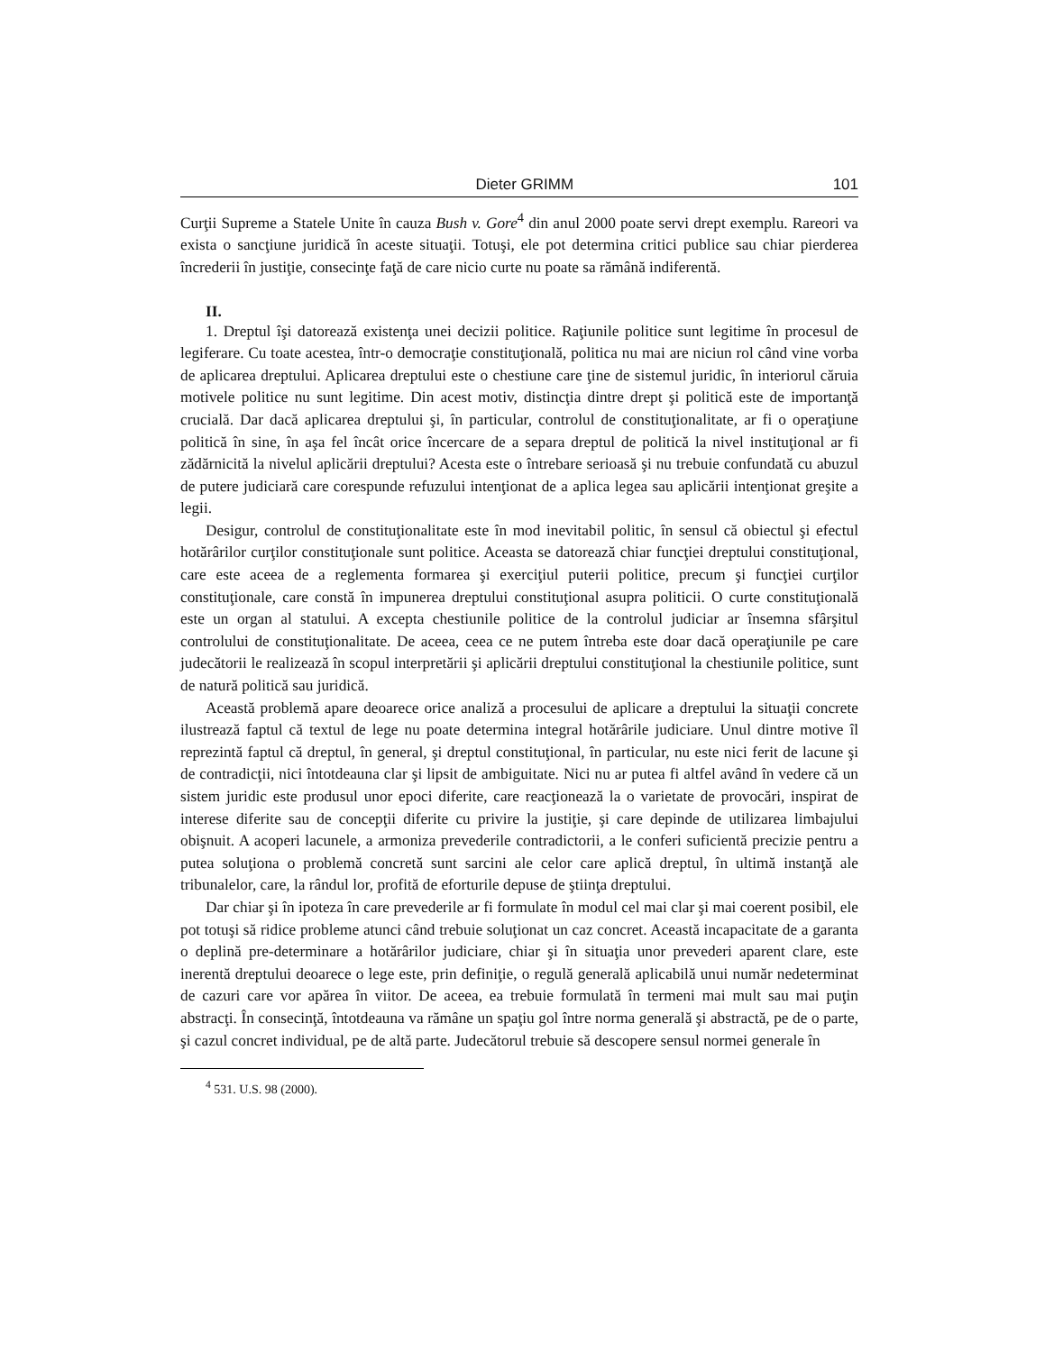Dieter GRIMM 101
Curţii Supreme a Statele Unite în cauza Bush v. Gore<sup>4</sup> din anul 2000 poate servi drept exemplu. Rareori va exista o sancţiune juridică în aceste situaţii. Totuşi, ele pot determina critici publice sau chiar pierderea încrederii în justiţie, consecinţe faţă de care nicio curte nu poate sa rămână indiferentă.
II.
1. Dreptul îşi datorează existenţa unei decizii politice. Raţiunile politice sunt legitime în procesul de legiferare. Cu toate acestea, într-o democraţie constituţională, politica nu mai are niciun rol când vine vorba de aplicarea dreptului. Aplicarea dreptului este o chestiune care ţine de sistemul juridic, în interiorul căruia motivele politice nu sunt legitime. Din acest motiv, distincţia dintre drept şi politică este de importanţă crucială. Dar dacă aplicarea dreptului şi, în particular, controlul de constituţionalitate, ar fi o operaţiune politică în sine, în aşa fel încât orice încercare de a separa dreptul de politică la nivel instituţional ar fi zădărnicită la nivelul aplicării dreptului? Acesta este o întrebare serioasă şi nu trebuie confundată cu abuzul de putere judiciară care corespunde refuzului intenţionat de a aplica legea sau aplicării intenţionat greşite a legii.
Desigur, controlul de constituţionalitate este în mod inevitabil politic, în sensul că obiectul şi efectul hotărârilor curţilor constituţionale sunt politice. Aceasta se datorează chiar funcţiei dreptului constituţional, care este aceea de a reglementa formarea şi exerciţiul puterii politice, precum şi funcţiei curţilor constituţionale, care constă în impunerea dreptului constituţional asupra politicii. O curte constituţională este un organ al statului. A excepta chestiunile politice de la controlul judiciar ar însemna sfârşitul controlului de constituţionalitate. De aceea, ceea ce ne putem întreba este doar dacă operaţiunile pe care judecătorii le realizează în scopul interpretării şi aplicării dreptului constituţional la chestiunile politice, sunt de natură politică sau juridică.
Această problemă apare deoarece orice analiză a procesului de aplicare a dreptului la situaţii concrete ilustrează faptul că textul de lege nu poate determina integral hotărârile judiciare. Unul dintre motive îl reprezintă faptul că dreptul, în general, şi dreptul constituţional, în particular, nu este nici ferit de lacune şi de contradicţii, nici întotdeauna clar şi lipsit de ambiguitate. Nici nu ar putea fi altfel având în vedere că un sistem juridic este produsul unor epoci diferite, care reacţionează la o varietate de provocări, inspirat de interese diferite sau de concepţii diferite cu privire la justiţie, şi care depinde de utilizarea limbajului obişnuit. A acoperi lacunele, a armoniza prevederile contradictorii, a le conferi suficientă precizie pentru a putea soluţiona o problemă concretă sunt sarcini ale celor care aplică dreptul, în ultimă instanţă ale tribunalelor, care, la rândul lor, profită de eforturile depuse de ştiinţa dreptului.
Dar chiar şi în ipoteza în care prevederile ar fi formulate în modul cel mai clar şi mai coerent posibil, ele pot totuşi să ridice probleme atunci când trebuie soluţionat un caz concret. Această incapacitate de a garanta o deplină pre-determinare a hotărârilor judiciare, chiar şi în situaţia unor prevederi aparent clare, este inerentă dreptului deoarece o lege este, prin definiţie, o regulă generală aplicabilă unui număr nedeterminat de cazuri care vor apărea în viitor. De aceea, ea trebuie formulată în termeni mai mult sau mai puţin abstracţi. În consecinţă, întotdeauna va rămâne un spaţiu gol între norma generală şi abstractă, pe de o parte, şi cazul concret individual, pe de altă parte. Judecătorul trebuie să descopere sensul normei generale în
<sup>4</sup> 531. U.S. 98 (2000).